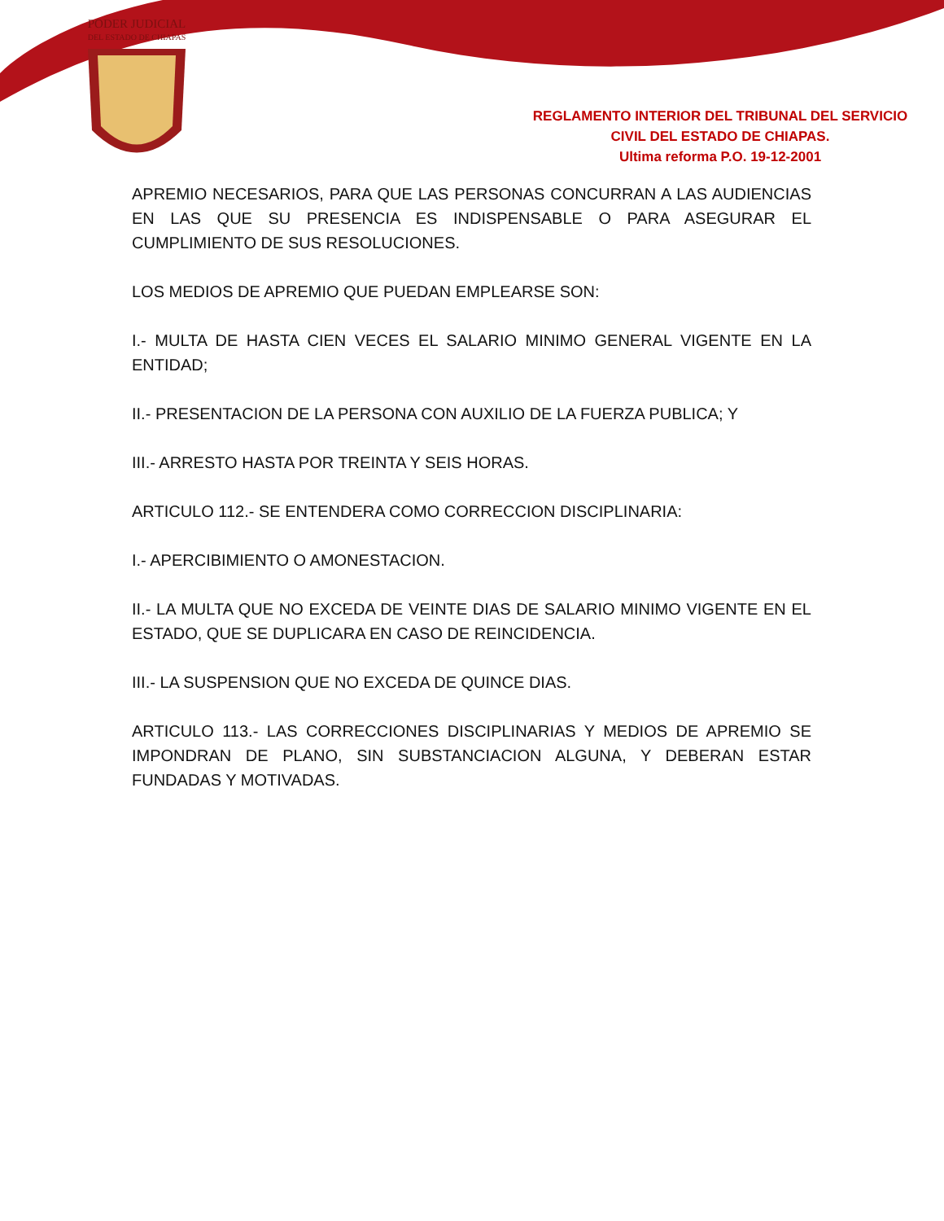PODER JUDICIAL
DEL ESTADO DE CHIAPAS
REGLAMENTO INTERIOR DEL TRIBUNAL DEL SERVICIO
CIVIL DEL ESTADO DE CHIAPAS.
Ultima reforma P.O. 19-12-2001
APREMIO NECESARIOS, PARA QUE LAS PERSONAS CONCURRAN A LAS AUDIENCIAS EN LAS QUE SU PRESENCIA ES INDISPENSABLE O PARA ASEGURAR EL CUMPLIMIENTO DE SUS RESOLUCIONES.
LOS MEDIOS DE APREMIO QUE PUEDAN EMPLEARSE SON:
I.- MULTA DE HASTA CIEN VECES EL SALARIO MINIMO GENERAL VIGENTE EN LA ENTIDAD;
II.- PRESENTACION DE LA PERSONA CON AUXILIO DE LA FUERZA PUBLICA; Y
III.- ARRESTO HASTA POR TREINTA Y SEIS HORAS.
ARTICULO 112.- SE ENTENDERA COMO CORRECCION DISCIPLINARIA:
I.- APERCIBIMIENTO O AMONESTACION.
II.- LA MULTA QUE NO EXCEDA DE VEINTE DIAS DE SALARIO MINIMO VIGENTE EN EL ESTADO, QUE SE DUPLICARA EN CASO DE REINCIDENCIA.
III.- LA SUSPENSION QUE NO EXCEDA DE QUINCE DIAS.
ARTICULO 113.- LAS CORRECCIONES DISCIPLINARIAS Y MEDIOS DE APREMIO SE IMPONDRAN DE PLANO, SIN SUBSTANCIACION ALGUNA, Y DEBERAN ESTAR FUNDADAS Y MOTIVADAS.